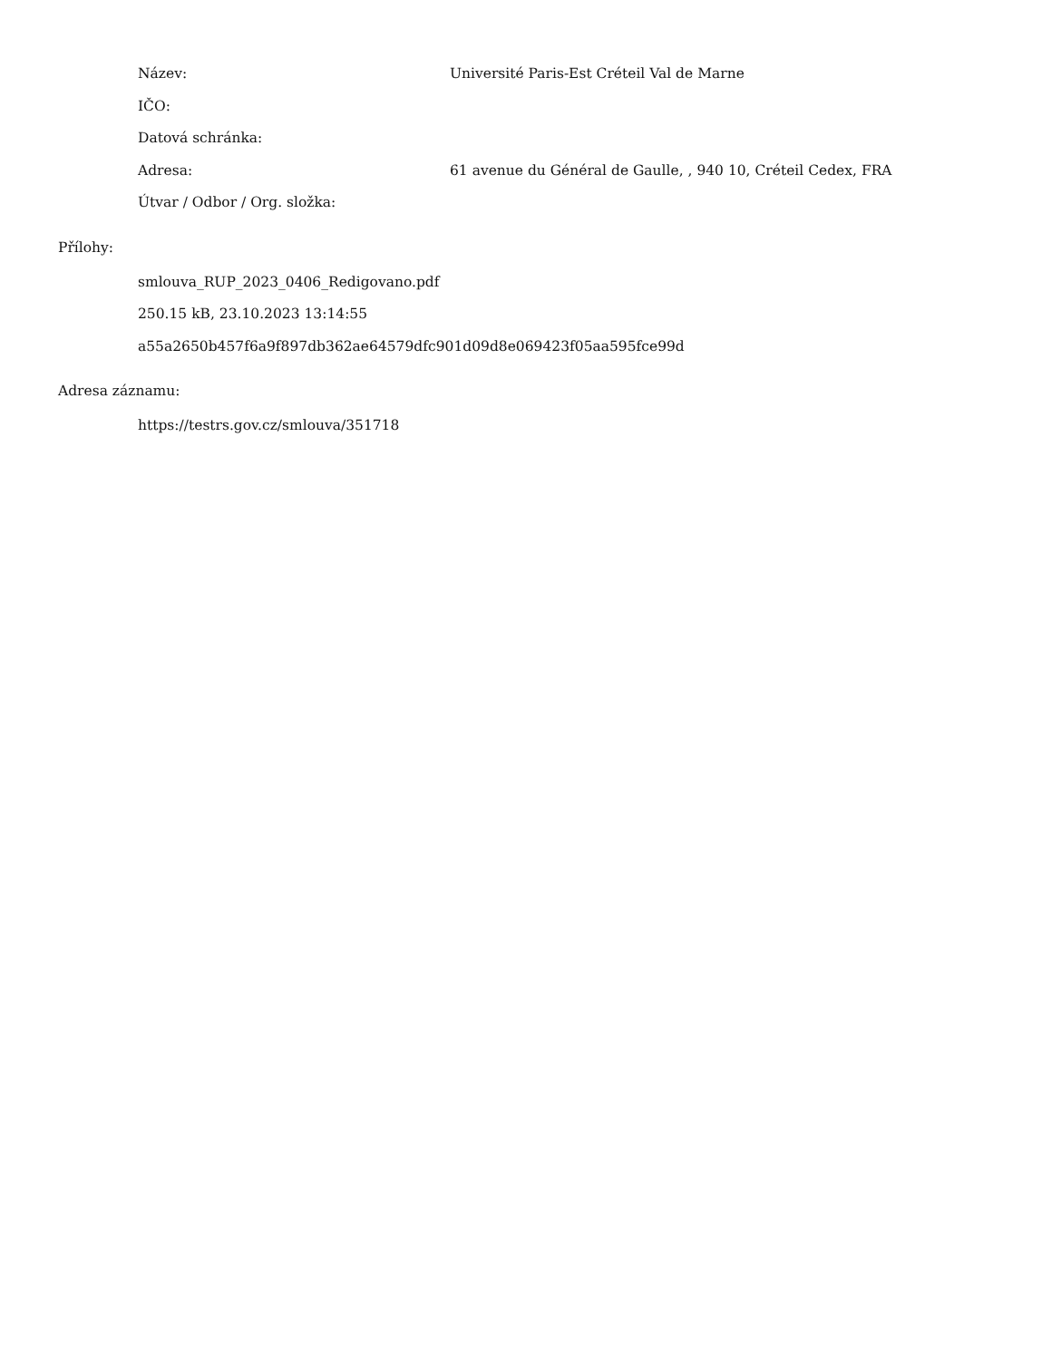Název: Université Paris-Est Créteil Val de Marne
IČO:
Datová schránka:
Adresa: 61 avenue du Général de Gaulle, , 940 10, Créteil Cedex, FRA
Útvar / Odbor / Org. složka:
Přílohy:
smlouva_RUP_2023_0406_Redigovano.pdf
250.15 kB, 23.10.2023 13:14:55
a55a2650b457f6a9f897db362ae64579dfc901d09d8e069423f05aa595fce99d
Adresa záznamu:
https://testrs.gov.cz/smlouva/351718